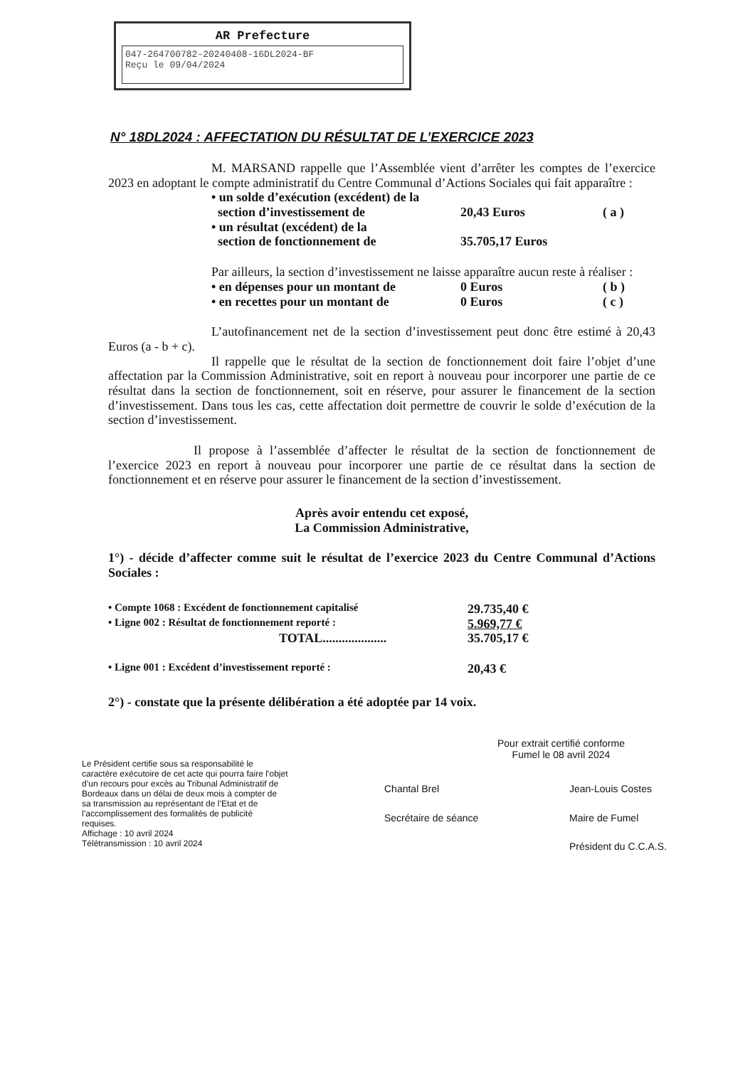AR Prefecture
047-264700782-20240408-16DL2024-BF
Reçu le 09/04/2024
N° 18DL2024 : AFFECTATION DU RÉSULTAT DE L’EXERCICE 2023
M. MARSAND rappelle que l’Assemblée vient d’arrêter les comptes de l’exercice 2023 en adoptant le compte administratif du Centre Communal d’Actions Sociales qui fait apparaître :
• un solde d’exécution (excédent) de la
section d’investissement de
20,43 Euros
( a )
• un résultat (excédent) de la
section de fonctionnement de
35.705,17 Euros
Par ailleurs, la section d’investissement ne laisse apparaître aucun reste à réaliser :
• en dépenses pour un montant de 0 Euros ( b )
• en recettes pour un montant de 0 Euros ( c )
L’autofinancement net de la section d’investissement peut donc être estimé à 20,43 Euros (a - b + c).
Il rappelle que le résultat de la section de fonctionnement doit faire l’objet d’une affectation par la Commission Administrative, soit en report à nouveau pour incorporer une partie de ce résultat dans la section de fonctionnement, soit en réserve, pour assurer le financement de la section d’investissement. Dans tous les cas, cette affectation doit permettre de couvrir le solde d’exécution de la section d’investissement.
Il propose à l’assemblée d’affecter le résultat de la section de fonctionnement de l’exercice 2023 en report à nouveau pour incorporer une partie de ce résultat dans la section de fonctionnement et en réserve pour assurer le financement de la section d’investissement.
Après avoir entendu cet exposé,
La Commission Administrative,
1°) - décide d’affecter comme suit le résultat de l’exercice 2023 du Centre Communal d’Actions Sociales :
• Compte 1068 : Excédent de fonctionnement capitalisé 29.735,40 €
• Ligne 002 : Résultat de fonctionnement reporté : 5.969,77 €
TOTAL.................... 35.705,17 €
• Ligne 001 : Excédent d’investissement reporté : 20,43 €
2°) - constate que la présente délibération a été adoptée par 14 voix.
Le Président certifie sous sa responsabilité le caractère exécutoire de cet acte qui pourra faire l’objet d’un recours pour excès au Tribunal Administratif de Bordeaux dans un délai de deux mois à compter de sa transmission au représentant de l’Etat et de l’accomplissement des formalités de publicité requises.
Affichage : 10 avril 2024
Télétransmission : 10 avril 2024
Pour extrait certifié conforme
Fumel le 08 avril 2024
Chantal Brel
Secrétaire de séance
Jean-Louis Costes
Maire de Fumel
Président du C.C.A.S.